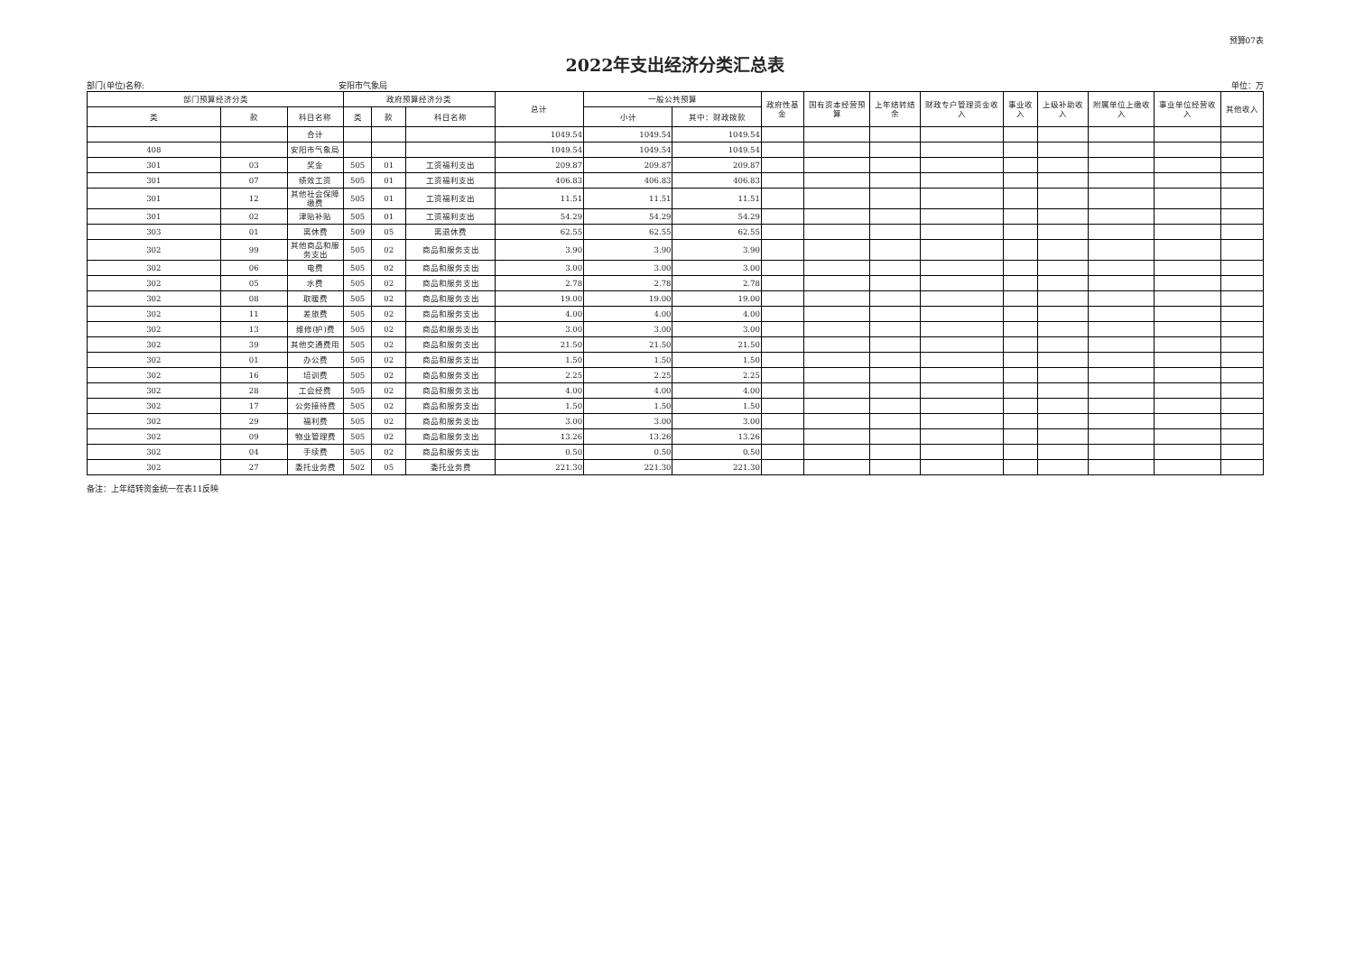预算07表
2022年支出经济分类汇总表
部门(单位)名称: 安阳市气象局 单位：万
| 部门预算经济分类 | | | 政府预算经济分类 | | | 总计 | 一般公共预算 | | 政府性基金 | 国有资本经营预算 | 上年结转结余 | 财政专户管理资金收入 | 事业收入 | 上级补助收入 | 附属单位上缴收入 | 事业单位经营收入 | 其他收入 |
| --- | --- | --- | --- | --- | --- | --- | --- | --- | --- | --- | --- | --- | --- | --- | --- | --- | --- |
| 类 | 款 | 科目名称 | 类 | 款 | 科目名称 | | 小计 | 其中：财政拨款 | | | | | | | | | |
| | | 合计 | | | | 1049.54 | 1049.54 | 1049.54 | | | | | | | | | |
| 408 | | 安阳市气象局 | | | | 1049.54 | 1049.54 | 1049.54 | | | | | | | | | |
| 301 | 03 | 奖金 | 505 | 01 | 工资福利支出 | 209.87 | 209.87 | 209.87 | | | | | | | | | |
| 301 | 07 | 绩效工资 | 505 | 01 | 工资福利支出 | 406.83 | 406.83 | 406.83 | | | | | | | | | |
| 301 | 12 | 其他社会保障缴费 | 505 | 01 | 工资福利支出 | 11.51 | 11.51 | 11.51 | | | | | | | | | |
| 301 | 02 | 津贴补贴 | 505 | 01 | 工资福利支出 | 54.29 | 54.29 | 54.29 | | | | | | | | | |
| 303 | 01 | 离休费 | 509 | 05 | 离退休费 | 62.55 | 62.55 | 62.55 | | | | | | | | | |
| 302 | 99 | 其他商品和服务支出 | 505 | 02 | 商品和服务支出 | 3.90 | 3.90 | 3.90 | | | | | | | | | |
| 302 | 06 | 电费 | 505 | 02 | 商品和服务支出 | 3.00 | 3.00 | 3.00 | | | | | | | | | |
| 302 | 05 | 水费 | 505 | 02 | 商品和服务支出 | 2.78 | 2.78 | 2.78 | | | | | | | | | |
| 302 | 08 | 取暖费 | 505 | 02 | 商品和服务支出 | 19.00 | 19.00 | 19.00 | | | | | | | | | |
| 302 | 11 | 差旅费 | 505 | 02 | 商品和服务支出 | 4.00 | 4.00 | 4.00 | | | | | | | | | |
| 302 | 13 | 维修(护)费 | 505 | 02 | 商品和服务支出 | 3.00 | 3.00 | 3.00 | | | | | | | | | |
| 302 | 39 | 其他交通费用 | 505 | 02 | 商品和服务支出 | 21.50 | 21.50 | 21.50 | | | | | | | | | |
| 302 | 01 | 办公费 | 505 | 02 | 商品和服务支出 | 1.50 | 1.50 | 1.50 | | | | | | | | | |
| 302 | 16 | 培训费 | 505 | 02 | 商品和服务支出 | 2.25 | 2.25 | 2.25 | | | | | | | | | |
| 302 | 28 | 工会经费 | 505 | 02 | 商品和服务支出 | 4.00 | 4.00 | 4.00 | | | | | | | | | |
| 302 | 17 | 公务接待费 | 505 | 02 | 商品和服务支出 | 1.50 | 1.50 | 1.50 | | | | | | | | | |
| 302 | 29 | 福利费 | 505 | 02 | 商品和服务支出 | 3.00 | 3.00 | 3.00 | | | | | | | | | |
| 302 | 09 | 物业管理费 | 505 | 02 | 商品和服务支出 | 13.26 | 13.26 | 13.26 | | | | | | | | | |
| 302 | 04 | 手续费 | 505 | 02 | 商品和服务支出 | 0.50 | 0.50 | 0.50 | | | | | | | | | |
| 302 | 27 | 委托业务费 | 502 | 05 | 委托业务费 | 221.30 | 221.30 | 221.30 | | | | | | | | | |
备注：上年结转资金统一在表11反映